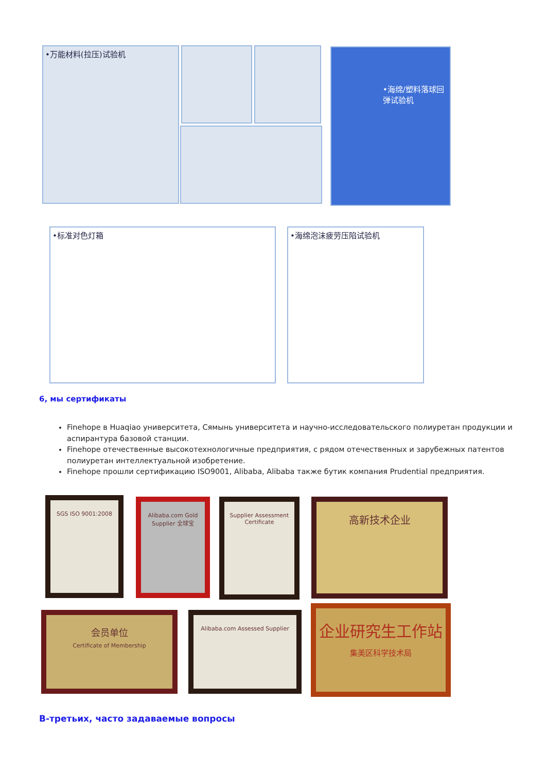•万能材料(拉压)试验机 •海绵/塑料落球回弹试验机
•标准对色灯箱 •海绵泡沫疲劳压陷试验机
6, мы сертификаты
Finehope в Huaqiao университета, Сямынь университета и научно-исследовательского полиуретан продукции и аспирантура базовой станции.
Finehope отечественные высокотехнологичные предприятия, с рядом отечественных и зарубежных патентов полиуретан интеллектуальной изобретение.
Finehope прошли сертификацию ISO9001, Alibaba, Alibaba также бутик компания Prudential предприятия.
SGS ISO 9001:2008
Alibaba.com Gold Supplier 全球宝
Supplier Assessment Certificate
高新技术企业
会员单位
Certificate of Membership
Alibaba.com Assessed Supplier
企业研究生工作站
集美区科学技术局
В-третьих, часто задаваемые вопросы